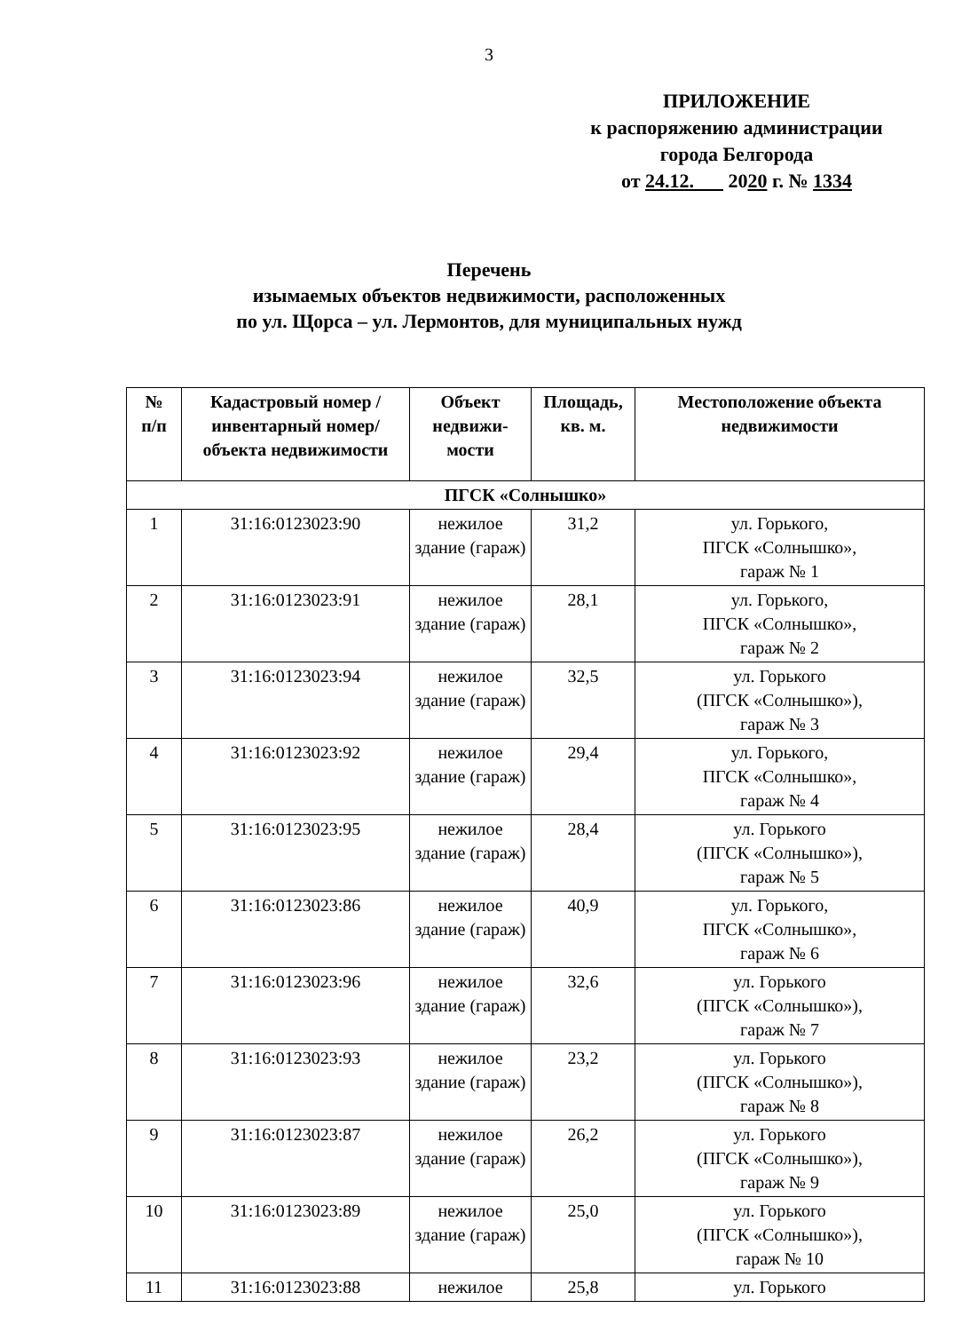3
ПРИЛОЖЕНИЕ
к распоряжению администрации
города Белгорода
от 24.12. 2020 г. № 1334
Перечень
изымаемых объектов недвижимости, расположенных
по ул. Щорса – ул. Лермонтов, для муниципальных нужд
| № п/п | Кадастровый номер /инвентарный номер/ объекта недвижимости | Объект недвижи-мости | Площадь, кв. м. | Местоположение объекта недвижимости |
| --- | --- | --- | --- | --- |
| ПГСК «Солнышко» | | | | |
| 1 | 31:16:0123023:90 | нежилое здание (гараж) | 31,2 | ул. Горького, ПГСК «Солнышко», гараж № 1 |
| 2 | 31:16:0123023:91 | нежилое здание (гараж) | 28,1 | ул. Горького, ПГСК «Солнышко», гараж № 2 |
| 3 | 31:16:0123023:94 | нежилое здание (гараж) | 32,5 | ул. Горького (ПГСК «Солнышко»), гараж № 3 |
| 4 | 31:16:0123023:92 | нежилое здание (гараж) | 29,4 | ул. Горького, ПГСК «Солнышко», гараж № 4 |
| 5 | 31:16:0123023:95 | нежилое здание (гараж) | 28,4 | ул. Горького (ПГСК «Солнышко»), гараж № 5 |
| 6 | 31:16:0123023:86 | нежилое здание (гараж) | 40,9 | ул. Горького, ПГСК «Солнышко», гараж № 6 |
| 7 | 31:16:0123023:96 | нежилое здание (гараж) | 32,6 | ул. Горького (ПГСК «Солнышко»), гараж № 7 |
| 8 | 31:16:0123023:93 | нежилое здание (гараж) | 23,2 | ул. Горького (ПГСК «Солнышко»), гараж № 8 |
| 9 | 31:16:0123023:87 | нежилое здание (гараж) | 26,2 | ул. Горького (ПГСК «Солнышко»), гараж № 9 |
| 10 | 31:16:0123023:89 | нежилое здание (гараж) | 25,0 | ул. Горького (ПГСК «Солнышко»), гараж № 10 |
| 11 | 31:16:0123023:88 | нежилое | 25,8 | ул. Горького |